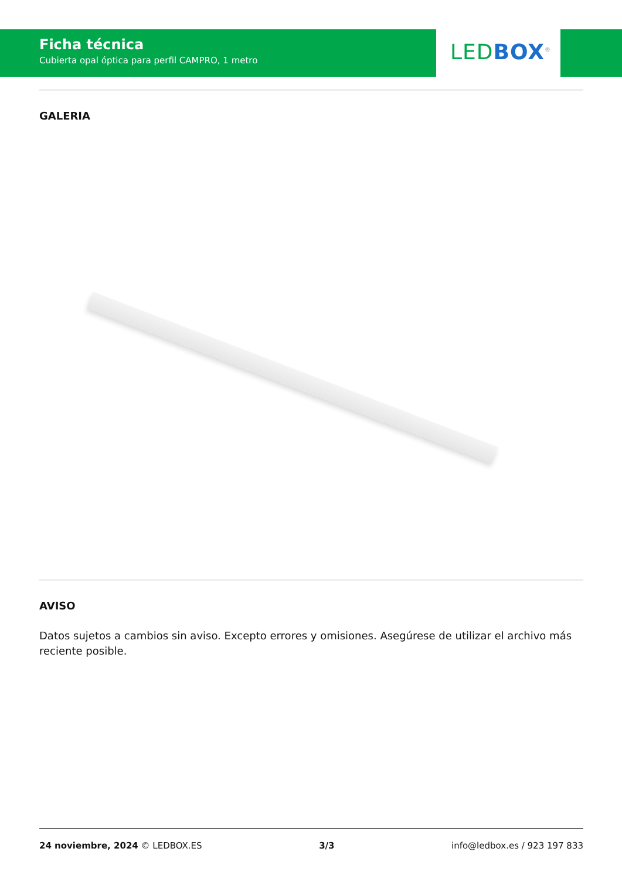Ficha técnica
Cubierta opal óptica para perfil CAMPRO, 1 metro
LED BOX<sup>®</sup>
GALERIA
AVISO
Datos sujetos a cambios sin aviso. Excepto errores y omisiones. Asegúrese de utilizar el archivo más reciente posible.
24 noviembre, 2024 © LEDBOX.ES 3/3 info@ledbox.es / 923 197 833